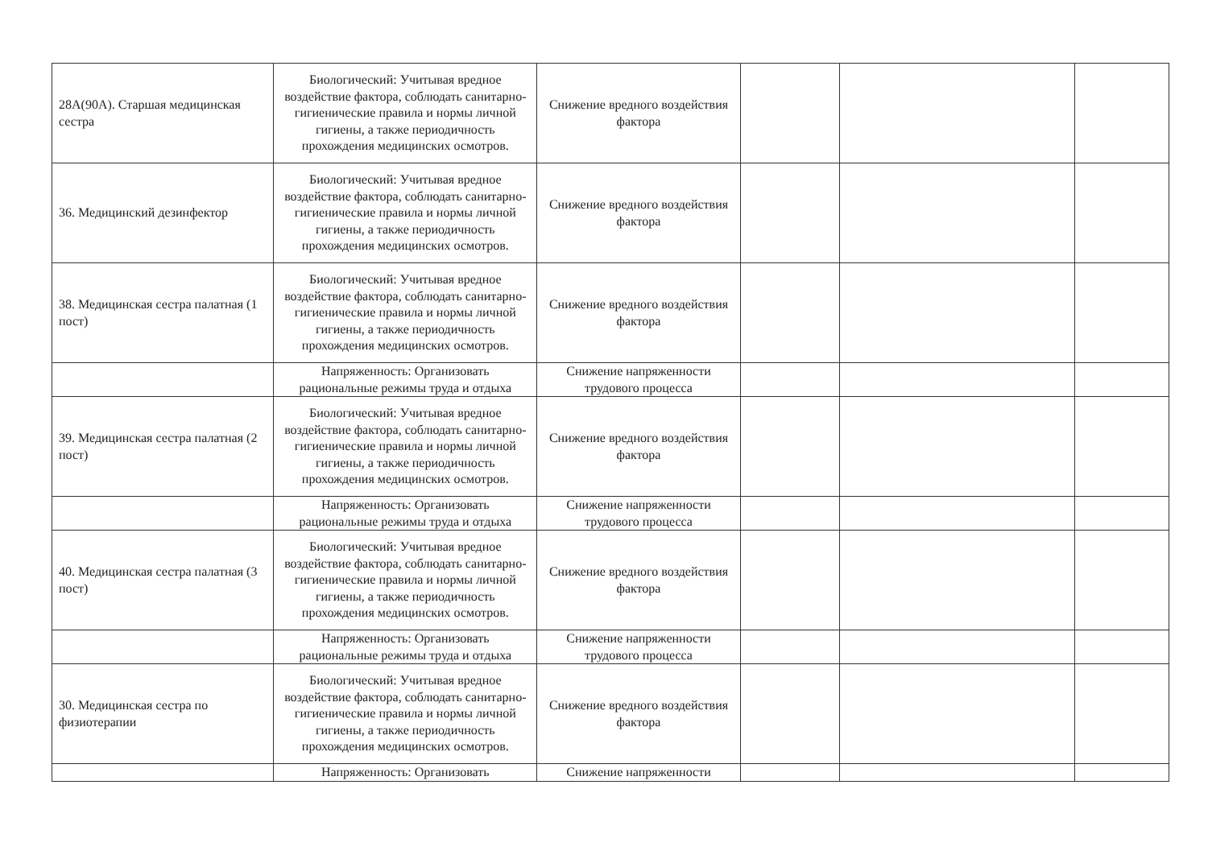| 28А(90А). Старшая медицинская сестра | Биологический: Учитывая вредное воздействие фактора, соблюдать санитарно-гигиенические правила и нормы личной гигиены, а также периодичность прохождения медицинских осмотров. | Снижение вредного воздействия фактора | | | |
| 36. Медицинский дезинфектор | Биологический: Учитывая вредное воздействие фактора, соблюдать санитарно-гигиенические правила и нормы личной гигиены, а также периодичность прохождения медицинских осмотров. | Снижение вредного воздействия фактора | | | |
| 38. Медицинская сестра палатная (1 пост) | Биологический: Учитывая вредное воздействие фактора, соблюдать санитарно-гигиенические правила и нормы личной гигиены, а также периодичность прохождения медицинских осмотров. | Снижение вредного воздействия фактора | | | |
| | Напряженность: Организовать рациональные режимы труда и отдыха | Снижение напряженности трудового процесса | | | |
| 39. Медицинская сестра палатная (2 пост) | Биологический: Учитывая вредное воздействие фактора, соблюдать санитарно-гигиенические правила и нормы личной гигиены, а также периодичность прохождения медицинских осмотров. | Снижение вредного воздействия фактора | | | |
| | Напряженность: Организовать рациональные режимы труда и отдыха | Снижение напряженности трудового процесса | | | |
| 40. Медицинская сестра палатная (3 пост) | Биологический: Учитывая вредное воздействие фактора, соблюдать санитарно-гигиенические правила и нормы личной гигиены, а также периодичность прохождения медицинских осмотров. | Снижение вредного воздействия фактора | | | |
| | Напряженность: Организовать рациональные режимы труда и отдыха | Снижение напряженности трудового процесса | | | |
| 30. Медицинская сестра по физиотерапии | Биологический: Учитывая вредное воздействие фактора, соблюдать санитарно-гигиенические правила и нормы личной гигиены, а также периодичность прохождения медицинских осмотров. | Снижение вредного воздействия фактора | | | |
| | Напряженность: Организовать | Снижение напряженности | | | |